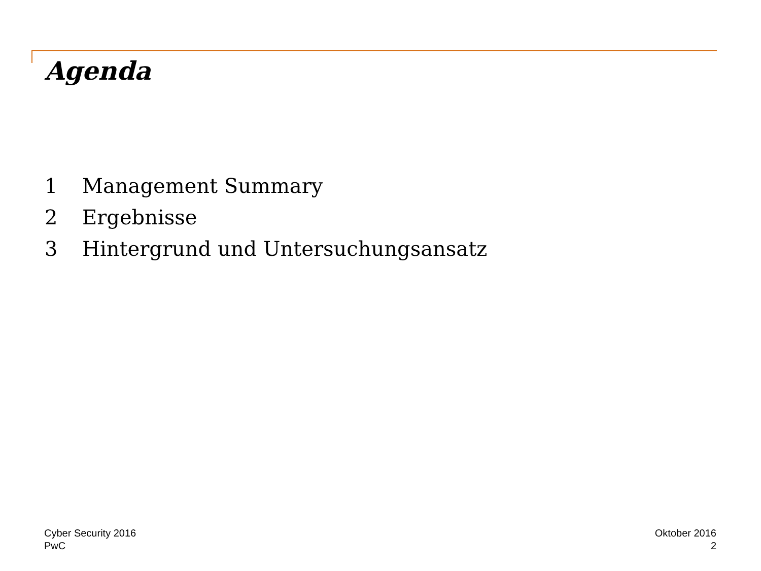Agenda
1 Management Summary
2 Ergebnisse
3 Hintergrund und Untersuchungsansatz
Cyber Security 2016
PwC
Oktober 2016
2